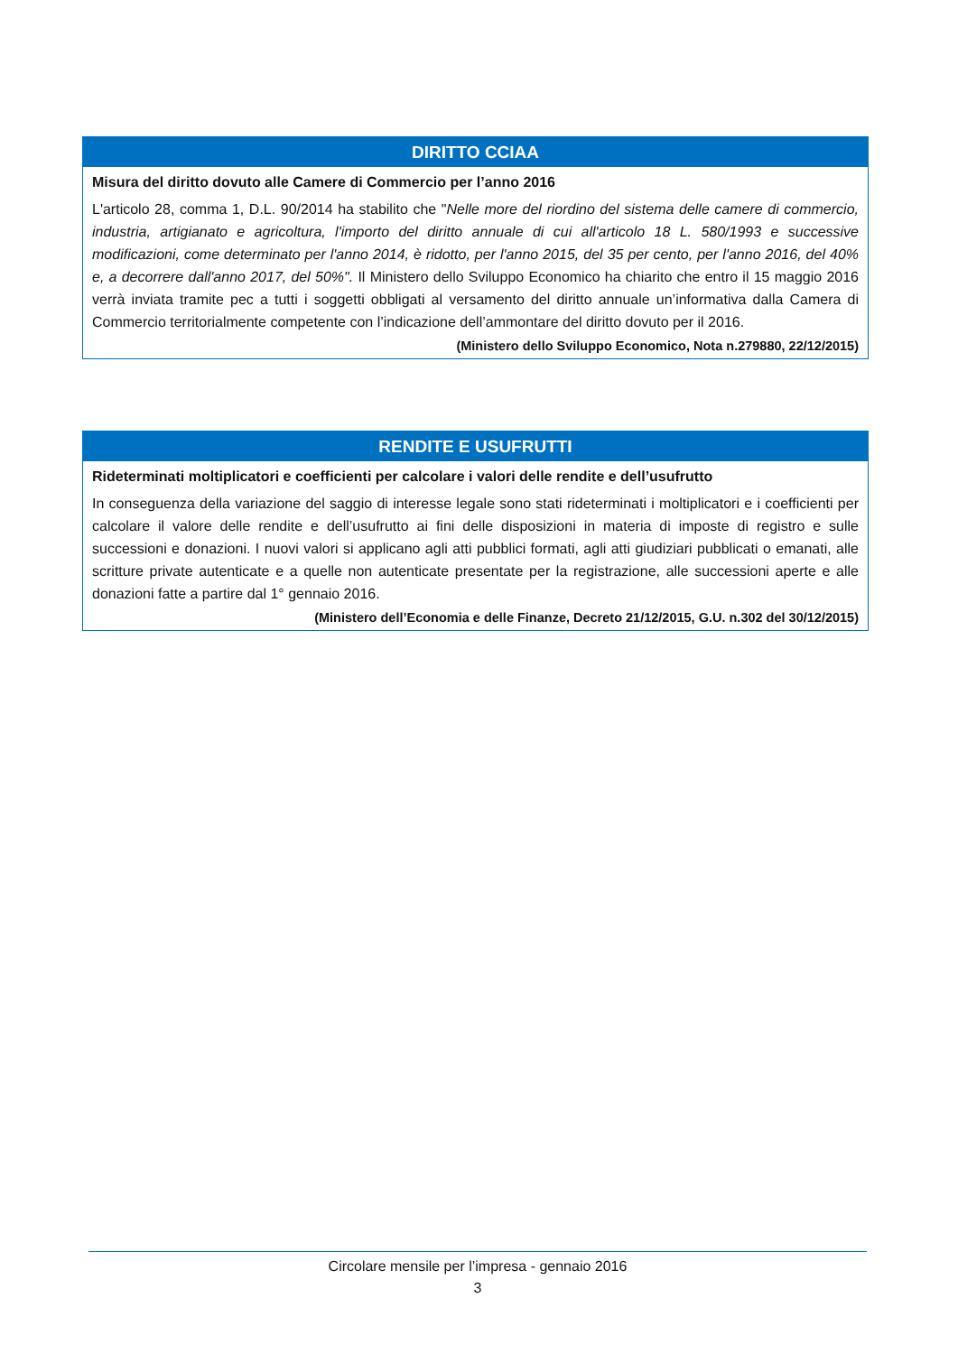DIRITTO CCIAA
Misura del diritto dovuto alle Camere di Commercio per l’anno 2016
L'articolo 28, comma 1, D.L. 90/2014 ha stabilito che "Nelle more del riordino del sistema delle camere di commercio, industria, artigianato e agricoltura, l'importo del diritto annuale di cui all'articolo 18 L. 580/1993 e successive modificazioni, come determinato per l'anno 2014, è ridotto, per l'anno 2015, del 35 per cento, per l'anno 2016, del 40% e, a decorrere dall'anno 2017, del 50%". Il Ministero dello Sviluppo Economico ha chiarito che entro il 15 maggio 2016 verrà inviata tramite pec a tutti i soggetti obbligati al versamento del diritto annuale un’informativa dalla Camera di Commercio territorialmente competente con l’indicazione dell’ammontare del diritto dovuto per il 2016.
(Ministero dello Sviluppo Economico, Nota n.279880, 22/12/2015)
RENDITE E USUFRUTTI
Rideterminati moltiplicatori e coefficienti per calcolare i valori delle rendite e dell’usufrutto
In conseguenza della variazione del saggio di interesse legale sono stati rideterminati i moltiplicatori e i coefficienti per calcolare il valore delle rendite e dell’usufrutto ai fini delle disposizioni in materia di imposte di registro e sulle successioni e donazioni. I nuovi valori si applicano agli atti pubblici formati, agli atti giudiziari pubblicati o emanati, alle scritture private autenticate e a quelle non autenticate presentate per la registrazione, alle successioni aperte e alle donazioni fatte a partire dal 1° gennaio 2016.
(Ministero dell’Economia e delle Finanze, Decreto 21/12/2015, G.U. n.302 del 30/12/2015)
Circolare mensile per l’impresa - gennaio 2016
3